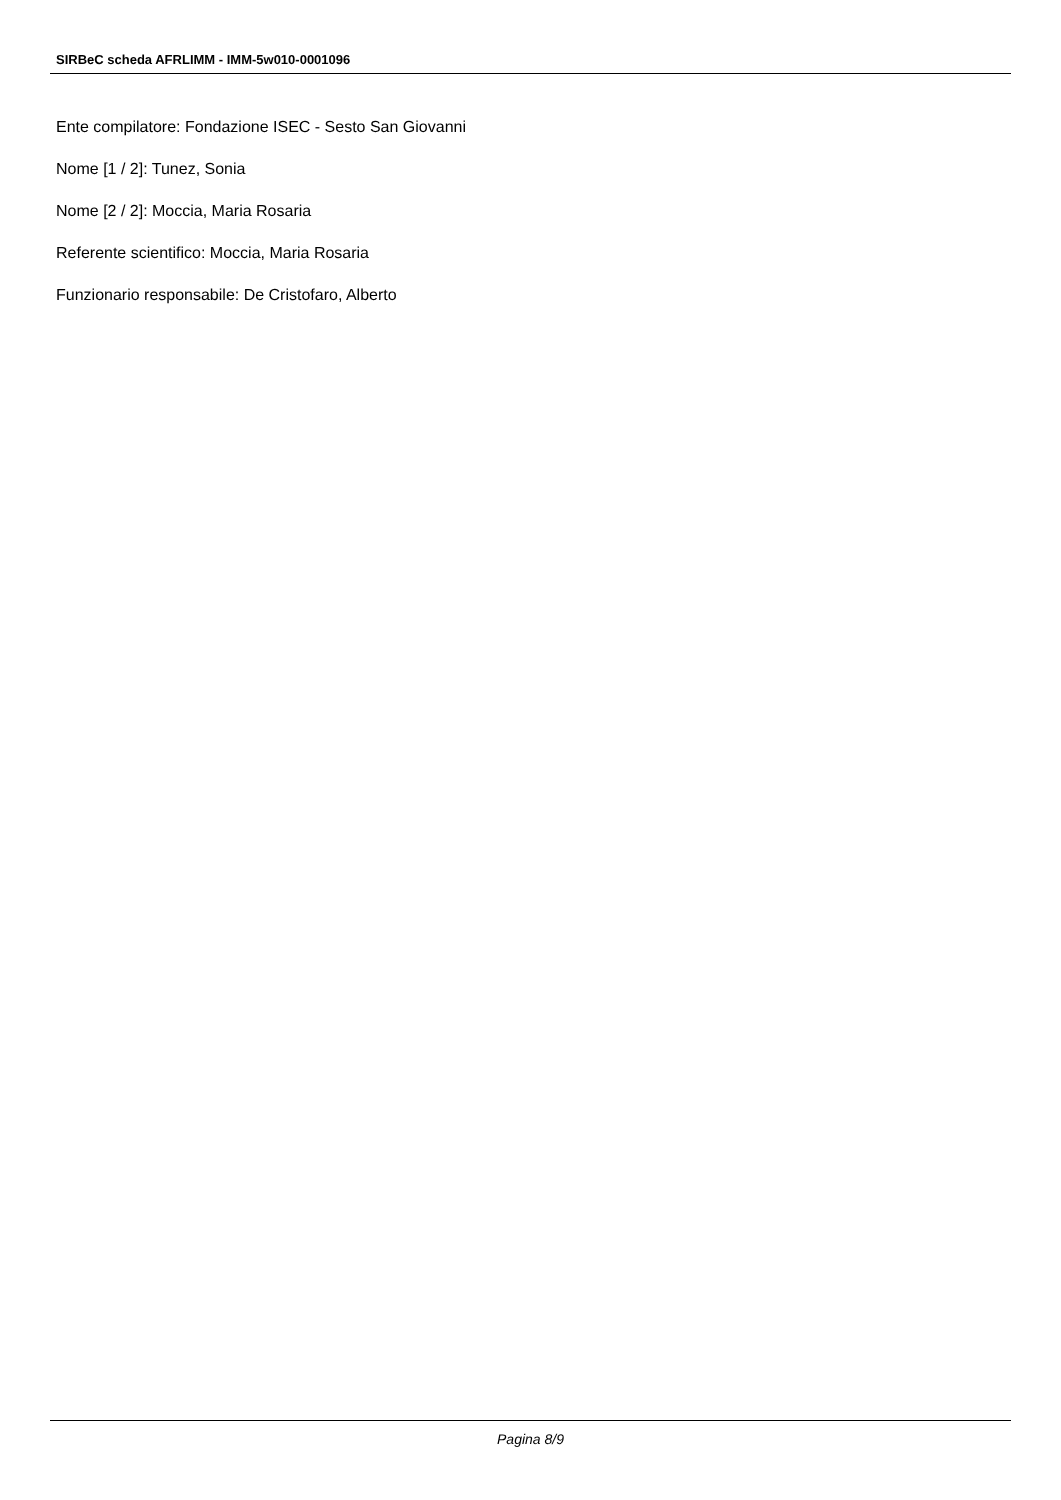SIRBeC scheda AFRLIMM - IMM-5w010-0001096
Ente compilatore: Fondazione ISEC - Sesto San Giovanni
Nome [1 / 2]: Tunez, Sonia
Nome [2 / 2]: Moccia, Maria Rosaria
Referente scientifico: Moccia, Maria Rosaria
Funzionario responsabile: De Cristofaro, Alberto
Pagina 8/9